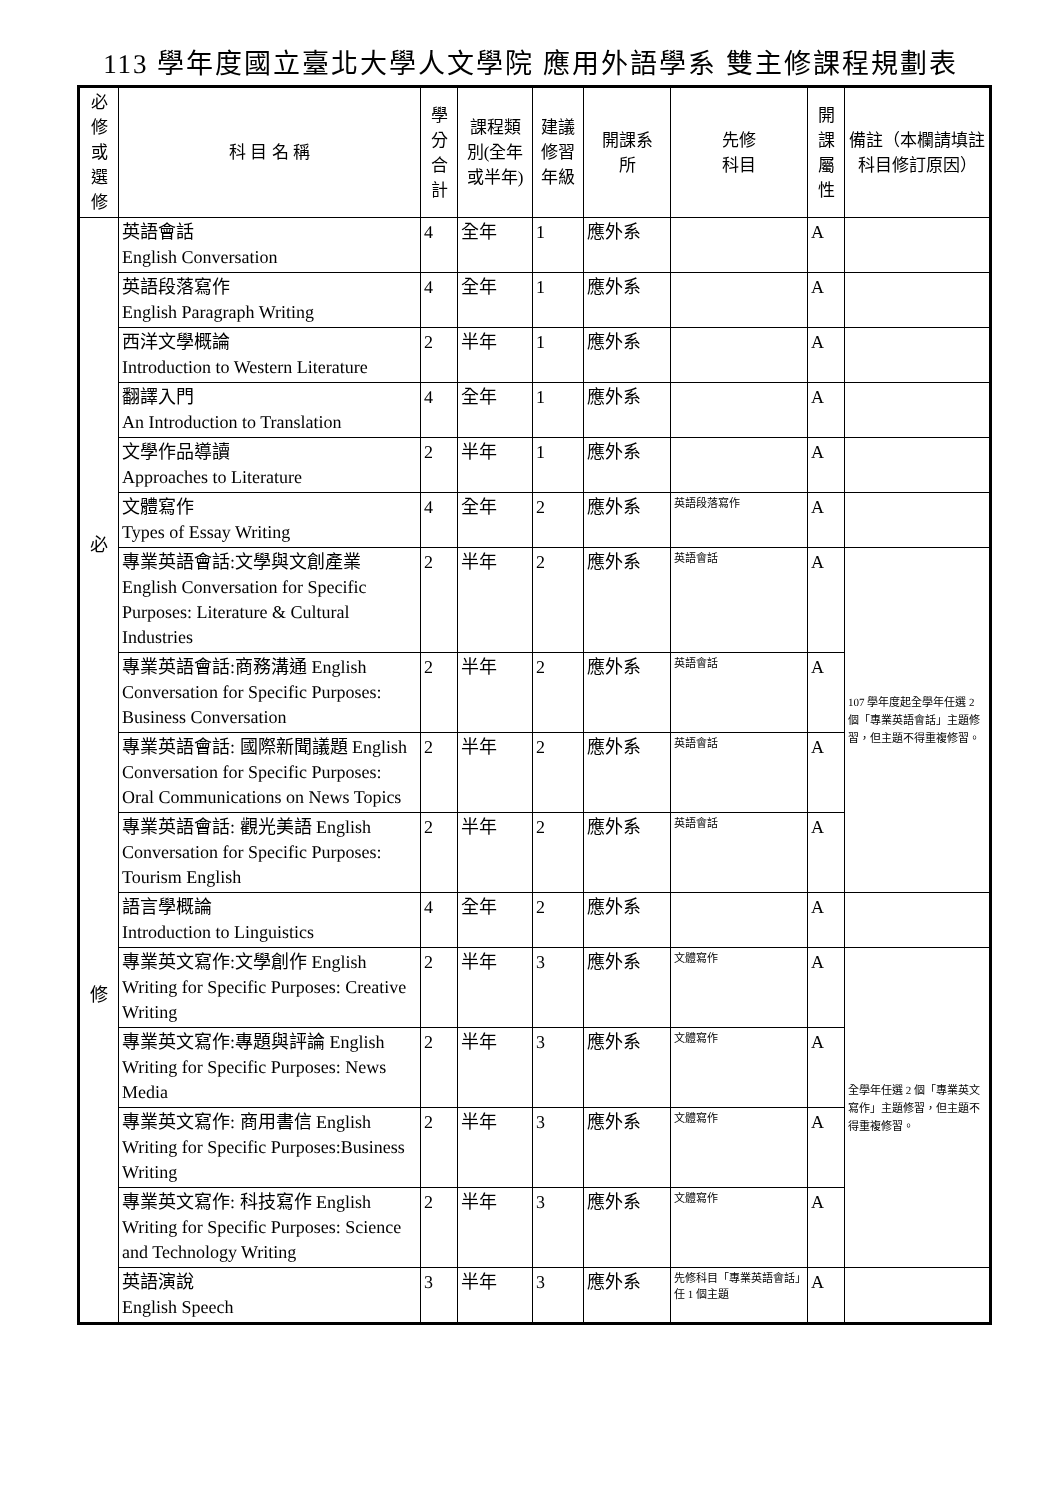113 學年度國立臺北大學人文學院 應用外語學系 雙主修課程規劃表
| 必 修 或 選 修 | 科 目 名 稱 | 學 分 合 計 | 課程類 別(全年 或半年) | 建議 修習 年級 | 開課系 所 | 先修 科目 | 開 課 屬 性 | 備註（本欄請填註科目修訂原因） |
| --- | --- | --- | --- | --- | --- | --- | --- | --- |
| 必 修 | 英語會話 English Conversation | 4 | 全年 | 1 | 應外系 | | A | |
| | 英語段落寫作 English Paragraph Writing | 4 | 全年 | 1 | 應外系 | | A | |
| | 西洋文學概論 Introduction to Western Literature | 2 | 半年 | 1 | 應外系 | | A | |
| | 翻譯入門 An Introduction to Translation | 4 | 全年 | 1 | 應外系 | | A | |
| | 文學作品導讀 Approaches to Literature | 2 | 半年 | 1 | 應外系 | | A | |
| | 文體寫作 Types of Essay Writing | 4 | 全年 | 2 | 應外系 | 英語段落寫作 | A | |
| | 專業英語會話:文學與文創產業 English Conversation for Specific Purposes: Literature & Cultural Industries | 2 | 半年 | 2 | 應外系 | 英語會話 | A | 107 學年度起全學年任選 2 個「專業英語會話」主題修習，但主題不得重複修習。 |
| | 專業英語會話:商務溝通 English Conversation for Specific Purposes: Business Conversation | 2 | 半年 | 2 | 應外系 | 英語會話 | A | |
| | 專業英語會話: 國際新聞議題 English Conversation for Specific Purposes: Oral Communications on News Topics | 2 | 半年 | 2 | 應外系 | 英語會話 | A | |
| | 專業英語會話: 觀光美語 English Conversation for Specific Purposes: Tourism English | 2 | 半年 | 2 | 應外系 | 英語會話 | A | |
| | 語言學概論 Introduction to Linguistics | 4 | 全年 | 2 | 應外系 | | A | |
| | 專業英文寫作:文學創作 English Writing for Specific Purposes: Creative Writing | 2 | 半年 | 3 | 應外系 | 文體寫作 | A | 全學年任選 2 個「專業英文寫作」主題修習，但主題不得重複修習。 |
| | 專業英文寫作:專題與評論 English Writing for Specific Purposes: News Media | 2 | 半年 | 3 | 應外系 | 文體寫作 | A | |
| | 專業英文寫作: 商用書信 English Writing for Specific Purposes:Business Writing | 2 | 半年 | 3 | 應外系 | 文體寫作 | A | |
| | 專業英文寫作: 科技寫作 English Writing for Specific Purposes: Science and Technology Writing | 2 | 半年 | 3 | 應外系 | 文體寫作 | A | |
| | 英語演說 English Speech | 3 | 半年 | 3 | 應外系 | 先修科目「專業英語會話」任 1 個主題 | A | |